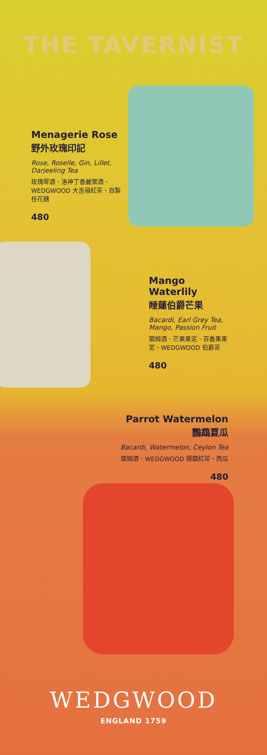THE TAVERNIST
Menagerie Rose
野外玫瑰印記
Rose, Roselle, Gin, Lillet, Darjeeling Tea
玫瑰琴酒、洛神丁香麗葉酒、WEDGWOOD 大吉嶺紅茶、自製桂花糖
480
Mango Waterlily
睡蓮伯爵芒果
Bacardi, Earl Grey Tea, Mango, Passion Fruit
蘭姆酒、芒果果泥、百香果果泥、WEDGWOOD 伯爵茶
480
Parrot Watermelon
鸚鵡夏瓜
Bacardi, Watermelon, Ceylon Tea
蘭姆酒、WEDGWOOD 錫蘭紅茶、西瓜
480
WEDGWOOD
ENGLAND 1759